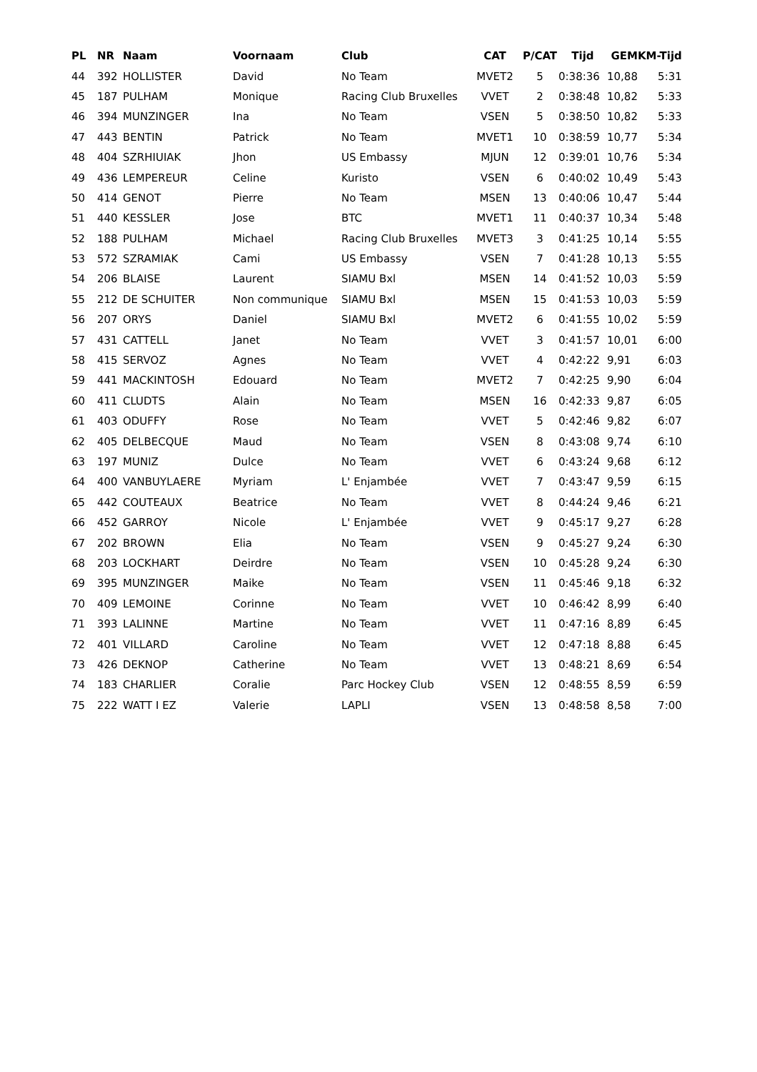| PL | NR | Naam | Voornaam | Club | CAT | P/CAT | Tijd | GEM | KM-Tijd |
| --- | --- | --- | --- | --- | --- | --- | --- | --- | --- |
| 44 | 392 | HOLLISTER | David | No Team | MVET2 | 5 | 0:38:36 | 10,88 | 5:31 |
| 45 | 187 | PULHAM | Monique | Racing Club Bruxelles | VVET | 2 | 0:38:48 | 10,82 | 5:33 |
| 46 | 394 | MUNZINGER | Ina | No Team | VSEN | 5 | 0:38:50 | 10,82 | 5:33 |
| 47 | 443 | BENTIN | Patrick | No Team | MVET1 | 10 | 0:38:59 | 10,77 | 5:34 |
| 48 | 404 | SZRHIUIAK | Jhon | US Embassy | MJUN | 12 | 0:39:01 | 10,76 | 5:34 |
| 49 | 436 | LEMPEREUR | Celine | Kuristo | VSEN | 6 | 0:40:02 | 10,49 | 5:43 |
| 50 | 414 | GENOT | Pierre | No Team | MSEN | 13 | 0:40:06 | 10,47 | 5:44 |
| 51 | 440 | KESSLER | Jose | BTC | MVET1 | 11 | 0:40:37 | 10,34 | 5:48 |
| 52 | 188 | PULHAM | Michael | Racing Club Bruxelles | MVET3 | 3 | 0:41:25 | 10,14 | 5:55 |
| 53 | 572 | SZRAMIAK | Cami | US Embassy | VSEN | 7 | 0:41:28 | 10,13 | 5:55 |
| 54 | 206 | BLAISE | Laurent | SIAMU Bxl | MSEN | 14 | 0:41:52 | 10,03 | 5:59 |
| 55 | 212 | DE SCHUITER | Non communique | SIAMU Bxl | MSEN | 15 | 0:41:53 | 10,03 | 5:59 |
| 56 | 207 | ORYS | Daniel | SIAMU Bxl | MVET2 | 6 | 0:41:55 | 10,02 | 5:59 |
| 57 | 431 | CATTELL | Janet | No Team | VVET | 3 | 0:41:57 | 10,01 | 6:00 |
| 58 | 415 | SERVOZ | Agnes | No Team | VVET | 4 | 0:42:22 | 9,91 | 6:03 |
| 59 | 441 | MACKINTOSH | Edouard | No Team | MVET2 | 7 | 0:42:25 | 9,90 | 6:04 |
| 60 | 411 | CLUDTS | Alain | No Team | MSEN | 16 | 0:42:33 | 9,87 | 6:05 |
| 61 | 403 | ODUFFY | Rose | No Team | VVET | 5 | 0:42:46 | 9,82 | 6:07 |
| 62 | 405 | DELBECQUE | Maud | No Team | VSEN | 8 | 0:43:08 | 9,74 | 6:10 |
| 63 | 197 | MUNIZ | Dulce | No Team | VVET | 6 | 0:43:24 | 9,68 | 6:12 |
| 64 | 400 | VANBUYLAERE | Myriam | L' Enjambée | VVET | 7 | 0:43:47 | 9,59 | 6:15 |
| 65 | 442 | COUTEAUX | Beatrice | No Team | VVET | 8 | 0:44:24 | 9,46 | 6:21 |
| 66 | 452 | GARROY | Nicole | L' Enjambée | VVET | 9 | 0:45:17 | 9,27 | 6:28 |
| 67 | 202 | BROWN | Elia | No Team | VSEN | 9 | 0:45:27 | 9,24 | 6:30 |
| 68 | 203 | LOCKHART | Deirdre | No Team | VSEN | 10 | 0:45:28 | 9,24 | 6:30 |
| 69 | 395 | MUNZINGER | Maike | No Team | VSEN | 11 | 0:45:46 | 9,18 | 6:32 |
| 70 | 409 | LEMOINE | Corinne | No Team | VVET | 10 | 0:46:42 | 8,99 | 6:40 |
| 71 | 393 | LALINNE | Martine | No Team | VVET | 11 | 0:47:16 | 8,89 | 6:45 |
| 72 | 401 | VILLARD | Caroline | No Team | VVET | 12 | 0:47:18 | 8,88 | 6:45 |
| 73 | 426 | DEKNOP | Catherine | No Team | VVET | 13 | 0:48:21 | 8,69 | 6:54 |
| 74 | 183 | CHARLIER | Coralie | Parc Hockey Club | VSEN | 12 | 0:48:55 | 8,59 | 6:59 |
| 75 | 222 | WATT I EZ | Valerie | LAPLI | VSEN | 13 | 0:48:58 | 8,58 | 7:00 |